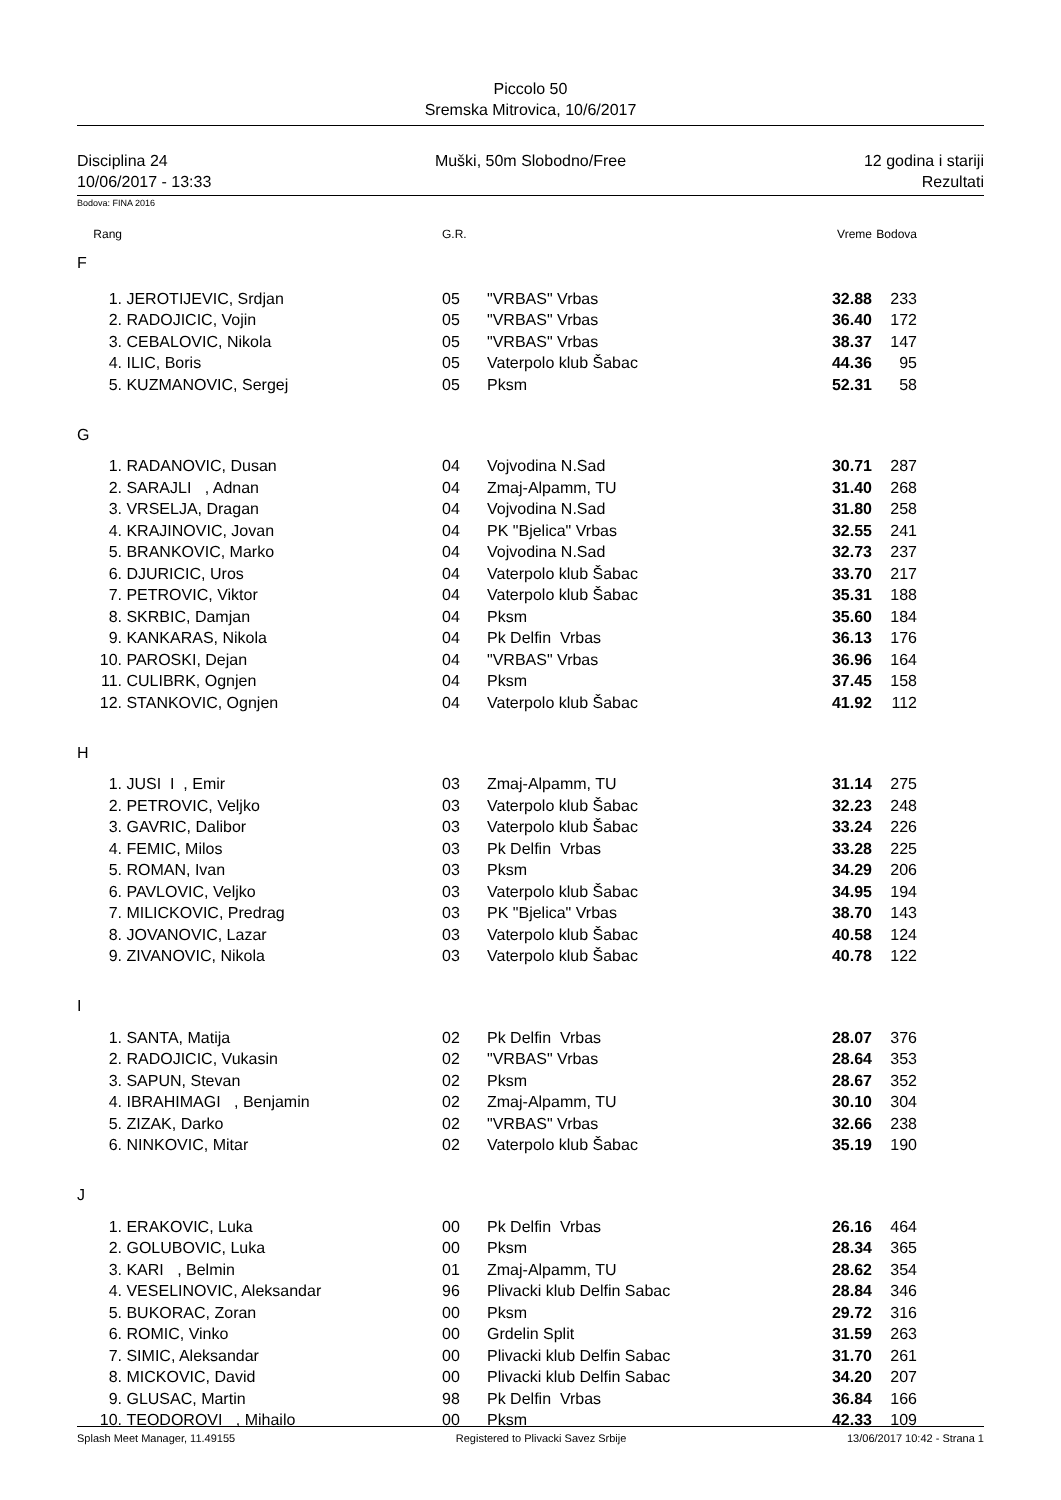Piccolo 50
Sremska Mitrovica, 10/6/2017
Disciplina 24 Muški, 50m Slobodno/Free 12 godina i stariji
10/06/2017 - 13:33 Rezultati
Bodova: FINA 2016
| Rang | | G.R. | | Vreme | Bodova |
| --- | --- | --- | --- | --- | --- |
| F | | | | | |
| 1. | JEROTIJEVIC, Srdjan | 05 | "VRBAS" Vrbas | 32.88 | 233 |
| 2. | RADOJICIC, Vojin | 05 | "VRBAS" Vrbas | 36.40 | 172 |
| 3. | CEBALOVIC, Nikola | 05 | "VRBAS" Vrbas | 38.37 | 147 |
| 4. | ILIC, Boris | 05 | Vaterpolo klub Šabac | 44.36 | 95 |
| 5. | KUZMANOVIC, Sergej | 05 | Pksm | 52.31 | 58 |
| G | | | | | |
| 1. | RADANOVIC, Dusan | 04 | Vojvodina N.Sad | 30.71 | 287 |
| 2. | SARAJLI , Adnan | 04 | Zmaj-Alpamm, TU | 31.40 | 268 |
| 3. | VRSELJA, Dragan | 04 | Vojvodina N.Sad | 31.80 | 258 |
| 4. | KRAJINOVIC, Jovan | 04 | PK "Bjelica" Vrbas | 32.55 | 241 |
| 5. | BRANKOVIC, Marko | 04 | Vojvodina N.Sad | 32.73 | 237 |
| 6. | DJURICIC, Uros | 04 | Vaterpolo klub Šabac | 33.70 | 217 |
| 7. | PETROVIC, Viktor | 04 | Vaterpolo klub Šabac | 35.31 | 188 |
| 8. | SKRBIC, Damjan | 04 | Pksm | 35.60 | 184 |
| 9. | KANKARAS, Nikola | 04 | Pk Delfin Vrbas | 36.13 | 176 |
| 10. | PAROSKI, Dejan | 04 | "VRBAS" Vrbas | 36.96 | 164 |
| 11. | CULIBRK, Ognjen | 04 | Pksm | 37.45 | 158 |
| 12. | STANKOVIC, Ognjen | 04 | Vaterpolo klub Šabac | 41.92 | 112 |
| H | | | | | |
| 1. | JUSI I , Emir | 03 | Zmaj-Alpamm, TU | 31.14 | 275 |
| 2. | PETROVIC, Veljko | 03 | Vaterpolo klub Šabac | 32.23 | 248 |
| 3. | GAVRIC, Dalibor | 03 | Vaterpolo klub Šabac | 33.24 | 226 |
| 4. | FEMIC, Milos | 03 | Pk Delfin Vrbas | 33.28 | 225 |
| 5. | ROMAN, Ivan | 03 | Pksm | 34.29 | 206 |
| 6. | PAVLOVIC, Veljko | 03 | Vaterpolo klub Šabac | 34.95 | 194 |
| 7. | MILICKOVIC, Predrag | 03 | PK "Bjelica" Vrbas | 38.70 | 143 |
| 8. | JOVANOVIC, Lazar | 03 | Vaterpolo klub Šabac | 40.58 | 124 |
| 9. | ZIVANOVIC, Nikola | 03 | Vaterpolo klub Šabac | 40.78 | 122 |
| I | | | | | |
| 1. | SANTA, Matija | 02 | Pk Delfin Vrbas | 28.07 | 376 |
| 2. | RADOJICIC, Vukasin | 02 | "VRBAS" Vrbas | 28.64 | 353 |
| 3. | SAPUN, Stevan | 02 | Pksm | 28.67 | 352 |
| 4. | IBRAHIMAGI , Benjamin | 02 | Zmaj-Alpamm, TU | 30.10 | 304 |
| 5. | ZIZAK, Darko | 02 | "VRBAS" Vrbas | 32.66 | 238 |
| 6. | NINKOVIC, Mitar | 02 | Vaterpolo klub Šabac | 35.19 | 190 |
| J | | | | | |
| 1. | ERAKOVIC, Luka | 00 | Pk Delfin Vrbas | 26.16 | 464 |
| 2. | GOLUBOVIC, Luka | 00 | Pksm | 28.34 | 365 |
| 3. | KARI , Belmin | 01 | Zmaj-Alpamm, TU | 28.62 | 354 |
| 4. | VESELINOVIC, Aleksandar | 96 | Plivacki klub Delfin Sabac | 28.84 | 346 |
| 5. | BUKORAC, Zoran | 00 | Pksm | 29.72 | 316 |
| 6. | ROMIC, Vinko | 00 | Grdelin Split | 31.59 | 263 |
| 7. | SIMIC, Aleksandar | 00 | Plivacki klub Delfin Sabac | 31.70 | 261 |
| 8. | MICKOVIC, David | 00 | Plivacki klub Delfin Sabac | 34.20 | 207 |
| 9. | GLUSAC, Martin | 98 | Pk Delfin Vrbas | 36.84 | 166 |
| 10. | TEODOROVI , Mihailo | 00 | Pksm | 42.33 | 109 |
Splash Meet Manager, 11.49155 Registered to Plivacki Savez Srbije 13/06/2017 10:42 - Strana 1